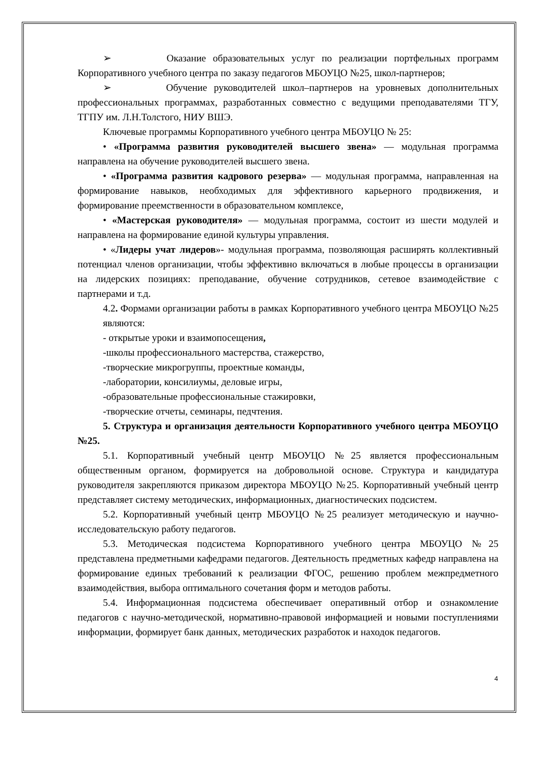➢ Оказание образовательных услуг по реализации портфельных программ Корпоративного учебного центра по заказу педагогов МБОУЦО №25, школ-партнеров;
➢ Обучение руководителей школ–партнеров на уровневых дополнительных профессиональных программах, разработанных совместно с ведущими преподавателями ТГУ, ТГПУ им. Л.Н.Толстого, НИУ ВШЭ.
Ключевые программы Корпоративного учебного центра МБОУЦО № 25:
• «Программа развития руководителей высшего звена» — модульная программа направлена на обучение руководителей высшего звена.
• «Программа развития кадрового резерва» — модульная программа, направленная на формирование навыков, необходимых для эффективного карьерного продвижения, и формирование преемственности в образовательном комплексе,
• «Мастерская руководителя» — модульная программа, состоит из шести модулей и направлена на формирование единой культуры управления.
• «Лидеры учат лидеров»- модульная программа, позволяющая расширять коллективный потенциал членов организации, чтобы эффективно включаться в любые процессы в организации на лидерских позициях: преподавание, обучение сотрудников, сетевое взаимодействие с партнерами и т.д.
4.2. Формами организации работы в рамках Корпоративного учебного центра МБОУЦО №25 являются:
- открытые уроки и взаимопосещения,
-школы профессионального мастерства, стажерство,
-творческие микрогруппы, проектные команды,
-лаборатории, консилиумы, деловые игры,
-образовательные профессиональные стажировки,
-творческие отчеты, семинары, педчтения.
5. Структура и организация деятельности Корпоративного учебного центра МБОУЦО №25.
5.1. Корпоративный учебный центр МБОУЦО №25 является профессиональным общественным органом, формируется на добровольной основе. Структура и кандидатура руководителя закрепляются приказом директора МБОУЦО №25. Корпоративный учебный центр представляет систему методических, информационных, диагностических подсистем.
5.2. Корпоративный учебный центр МБОУЦО №25 реализует методическую и научно-исследовательскую работу педагогов.
5.3. Методическая подсистема Корпоративного учебного центра МБОУЦО №25 представлена предметными кафедрами педагогов. Деятельность предметных кафедр направлена на формирование единых требований к реализации ФГОС, решению проблем межпредметного взаимодействия, выбора оптимального сочетания форм и методов работы.
5.4. Информационная подсистема обеспечивает оперативный отбор и ознакомление педагогов с научно-методической, нормативно-правовой информацией и новыми поступлениями информации, формирует банк данных, методических разработок и находок педагогов.
4